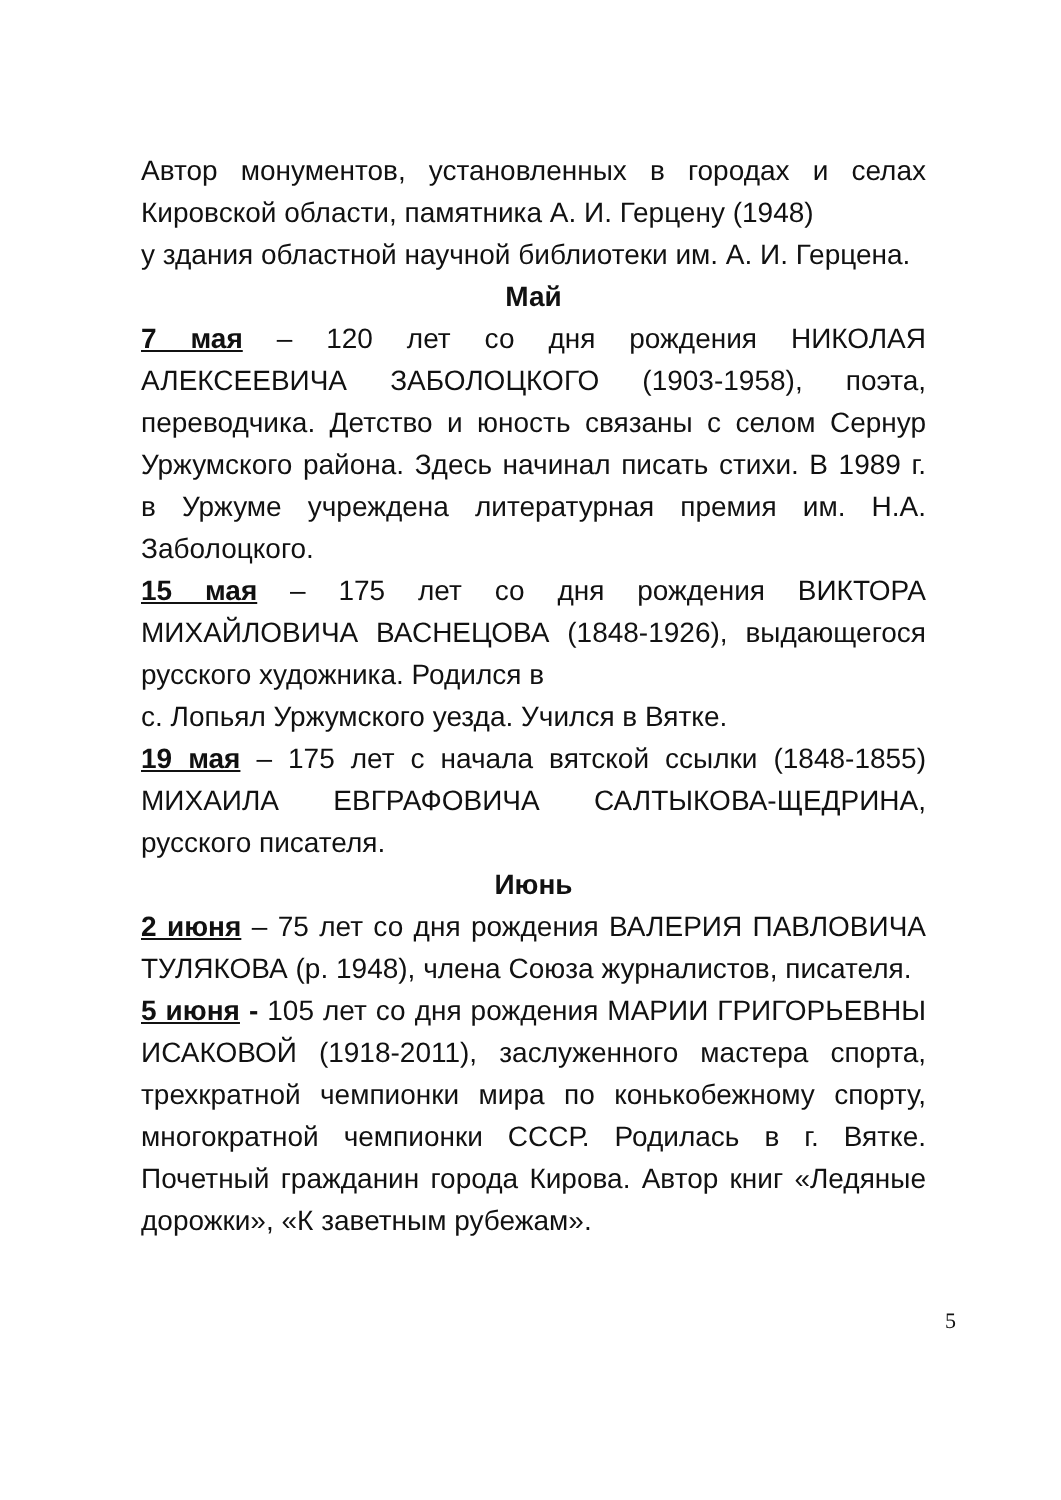Автор монументов, установленных в городах и селах Кировской области, памятника А. И. Герцену (1948)
у здания областной научной библиотеки им. А. И. Герцена.
Май
7 мая – 120 лет со дня рождения НИКОЛАЯ АЛЕКСЕЕВИЧА ЗАБОЛОЦКОГО (1903-1958), поэта, переводчика. Детство и юность связаны с селом Сернур Уржумского района. Здесь начинал писать стихи. В 1989 г. в Уржуме учреждена литературная премия им. Н.А. Заболоцкого.
15 мая – 175 лет со дня рождения ВИКТОРА МИХАЙЛОВИЧА ВАСНЕЦОВА (1848-1926), выдающегося русского художника. Родился в
с. Лопьял Уржумского уезда. Учился в Вятке.
19 мая – 175 лет с начала вятской ссылки (1848-1855) МИХАИЛА ЕВГРАФОВИЧА САЛТЫКОВА-ЩЕДРИНА, русского писателя.
Июнь
2 июня – 75 лет со дня рождения ВАЛЕРИЯ ПАВЛОВИЧА ТУЛЯКОВА (р. 1948), члена Союза журналистов, писателя.
5 июня - 105 лет со дня рождения МАРИИ ГРИГОРЬЕВНЫ ИСАКОВОЙ (1918-2011), заслуженного мастера спорта, трехкратной чемпионки мира по конькобежному спорту, многократной чемпионки СССР. Родилась в г. Вятке. Почетный гражданин города Кирова. Автор книг «Ледяные дорожки», «К заветным рубежам».
5